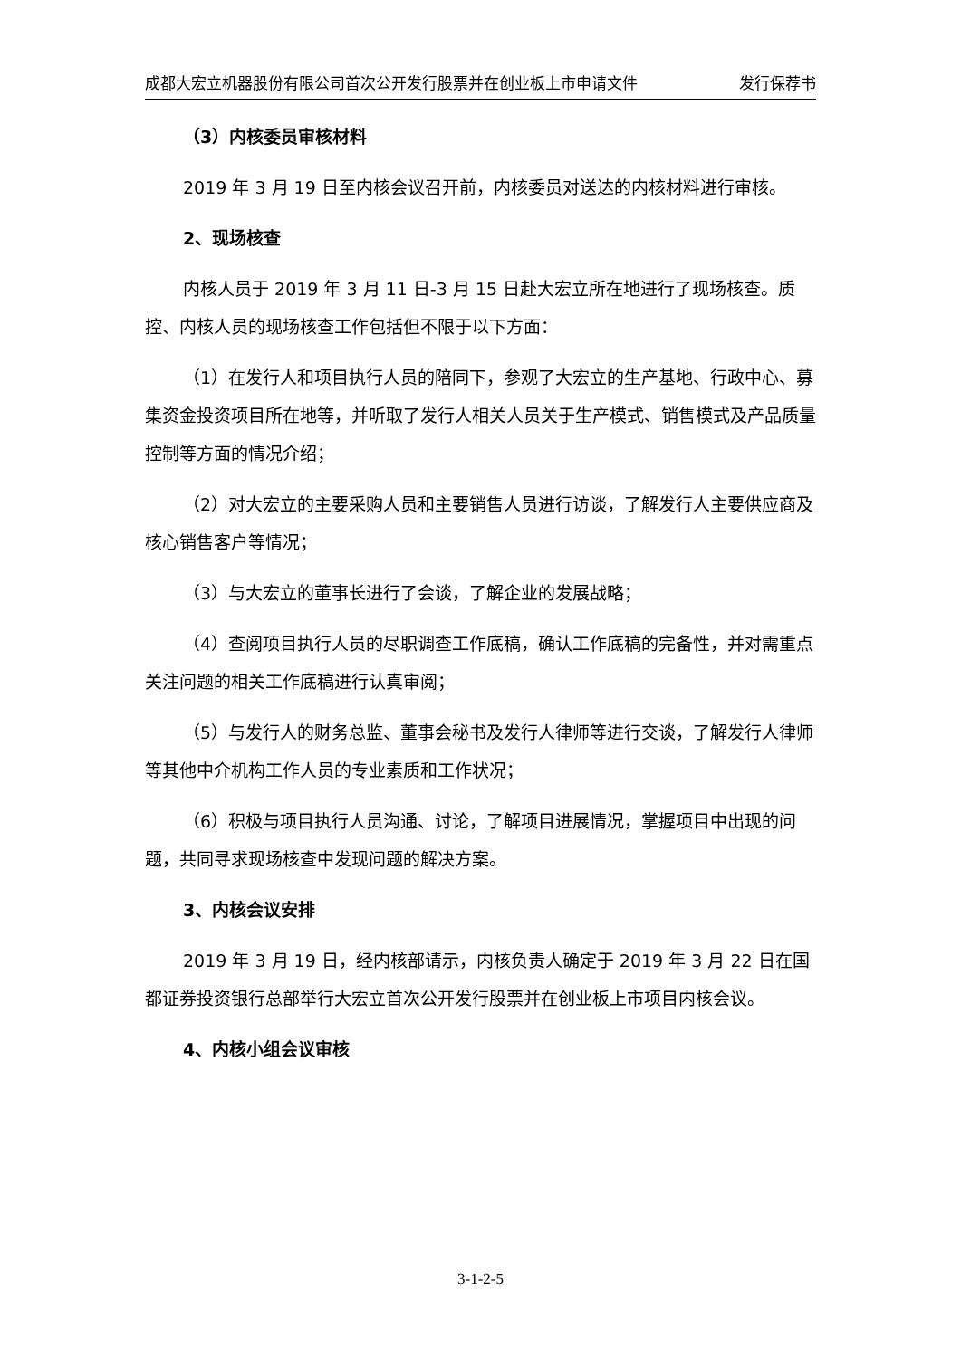成都大宏立机器股份有限公司首次公开发行股票并在创业板上市申请文件 发行保荐书
（3）内核委员审核材料
2019 年 3 月 19 日至内核会议召开前，内核委员对送达的内核材料进行审核。
2、现场核查
内核人员于 2019 年 3 月 11 日-3 月 15 日赴大宏立所在地进行了现场核查。质控、内核人员的现场核查工作包括但不限于以下方面：
（1）在发行人和项目执行人员的陪同下，参观了大宏立的生产基地、行政中心、募集资金投资项目所在地等，并听取了发行人相关人员关于生产模式、销售模式及产品质量控制等方面的情况介绍；
（2）对大宏立的主要采购人员和主要销售人员进行访谈，了解发行人主要供应商及核心销售客户等情况；
（3）与大宏立的董事长进行了会谈，了解企业的发展战略；
（4）查阅项目执行人员的尽职调查工作底稿，确认工作底稿的完备性，并对需重点关注问题的相关工作底稿进行认真审阅；
（5）与发行人的财务总监、董事会秘书及发行人律师等进行交谈，了解发行人律师等其他中介机构工作人员的专业素质和工作状况；
（6）积极与项目执行人员沟通、讨论，了解项目进展情况，掌握项目中出现的问题，共同寻求现场核查中发现问题的解决方案。
3、内核会议安排
2019 年 3 月 19 日，经内核部请示，内核负责人确定于 2019 年 3 月 22 日在国都证券投资银行总部举行大宏立首次公开发行股票并在创业板上市项目内核会议。
4、内核小组会议审核
3-1-2-5